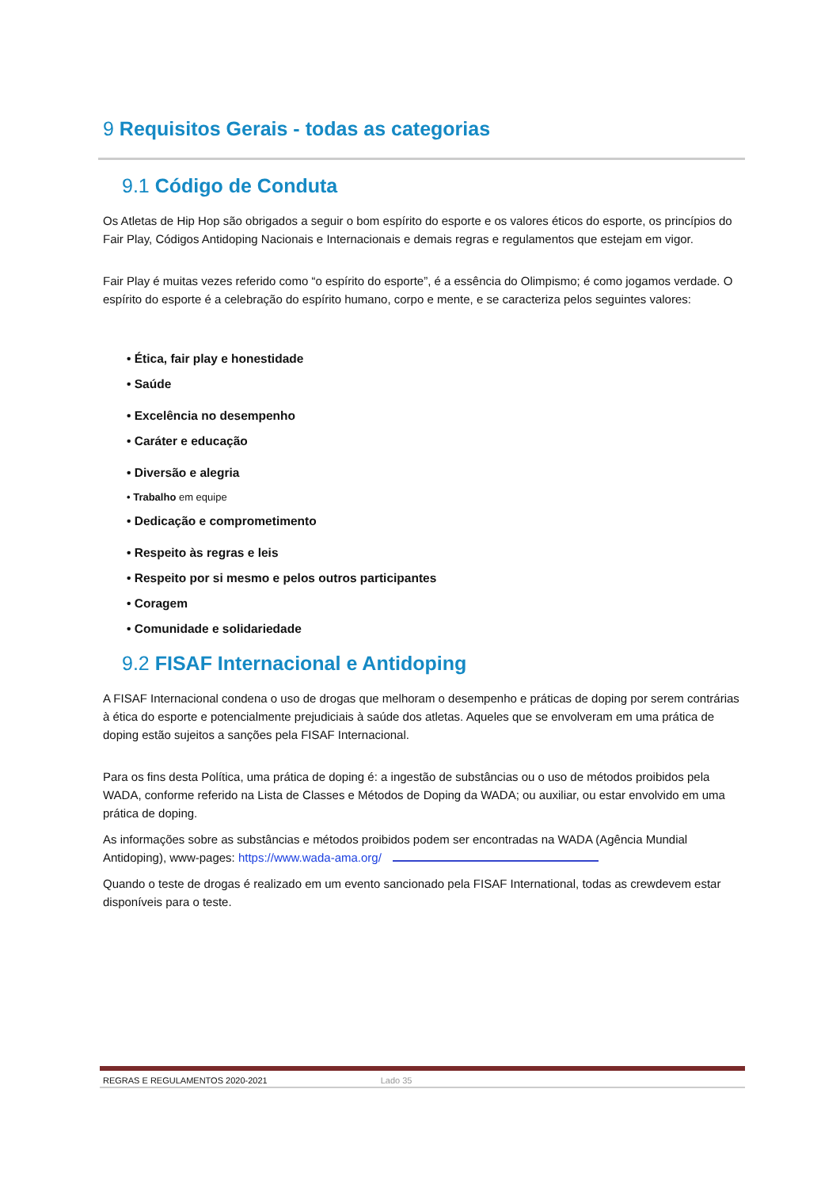9 Requisitos Gerais - todas as categorias
9.1 Código de Conduta
Os Atletas de Hip Hop são obrigados a seguir o bom espírito do esporte e os valores éticos do esporte, os princípios do Fair Play, Códigos Antidoping Nacionais e Internacionais e demais regras e regulamentos que estejam em vigor.
Fair Play é muitas vezes referido como “o espírito do esporte”, é a essência do Olimpismo; é como jogamos verdade. O espírito do esporte é a celebração do espírito humano, corpo e mente, e se caracteriza pelos seguintes valores:
• Ética, fair play e honestidade
• Saúde
• Excelência no desempenho
• Caráter e educação
• Diversão e alegria
• Trabalho em equipe
• Dedicação e comprometimento
• Respeito às regras e leis
• Respeito por si mesmo e pelos outros participantes
• Coragem
• Comunidade e solidariedade
9.2 FISAF Internacional e Antidoping
A FISAF Internacional condena o uso de drogas que melhoram o desempenho e práticas de doping por serem contrárias à ética do esporte e potencialmente prejudiciais à saúde dos atletas. Aqueles que se envolveram em uma prática de doping estão sujeitos a sanções pela FISAF Internacional.
Para os fins desta Política, uma prática de doping é: a ingestão de substâncias ou o uso de métodos proibidos pela WADA, conforme referido na Lista de Classes e Métodos de Doping da WADA; ou auxiliar, ou estar envolvido em uma prática de doping.
As informações sobre as substâncias e métodos proibidos podem ser encontradas na WADA (Agência Mundial Antidoping), www-pages: https://www.wada-ama.org/
Quando o teste de drogas é realizado em um evento sancionado pela FISAF International, todas as crewdevem estar disponíveis para o teste.
REGRAS E REGULAMENTOS 2020-2021 Lado 35